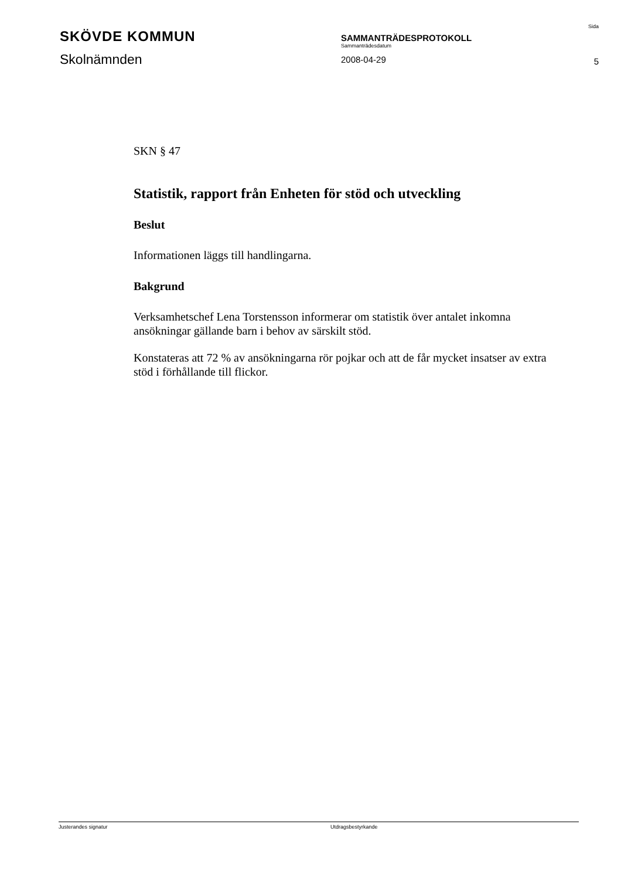SKÖVDE KOMMUN
Skolnämnden
SAMMANTRÄDESPROTOKOLL
Sammanträdesdatum
2008-04-29
Sida
5
SKN § 47
Statistik, rapport från Enheten för stöd och utveckling
Beslut
Informationen läggs till handlingarna.
Bakgrund
Verksamhetschef Lena Torstensson informerar om statistik över antalet inkomna ansökningar gällande barn i behov av särskilt stöd.
Konstateras att 72 % av ansökningarna rör pojkar och att de får mycket insatser av extra stöd i förhållande till flickor.
Justerandes signatur Utdragsbestyrkande